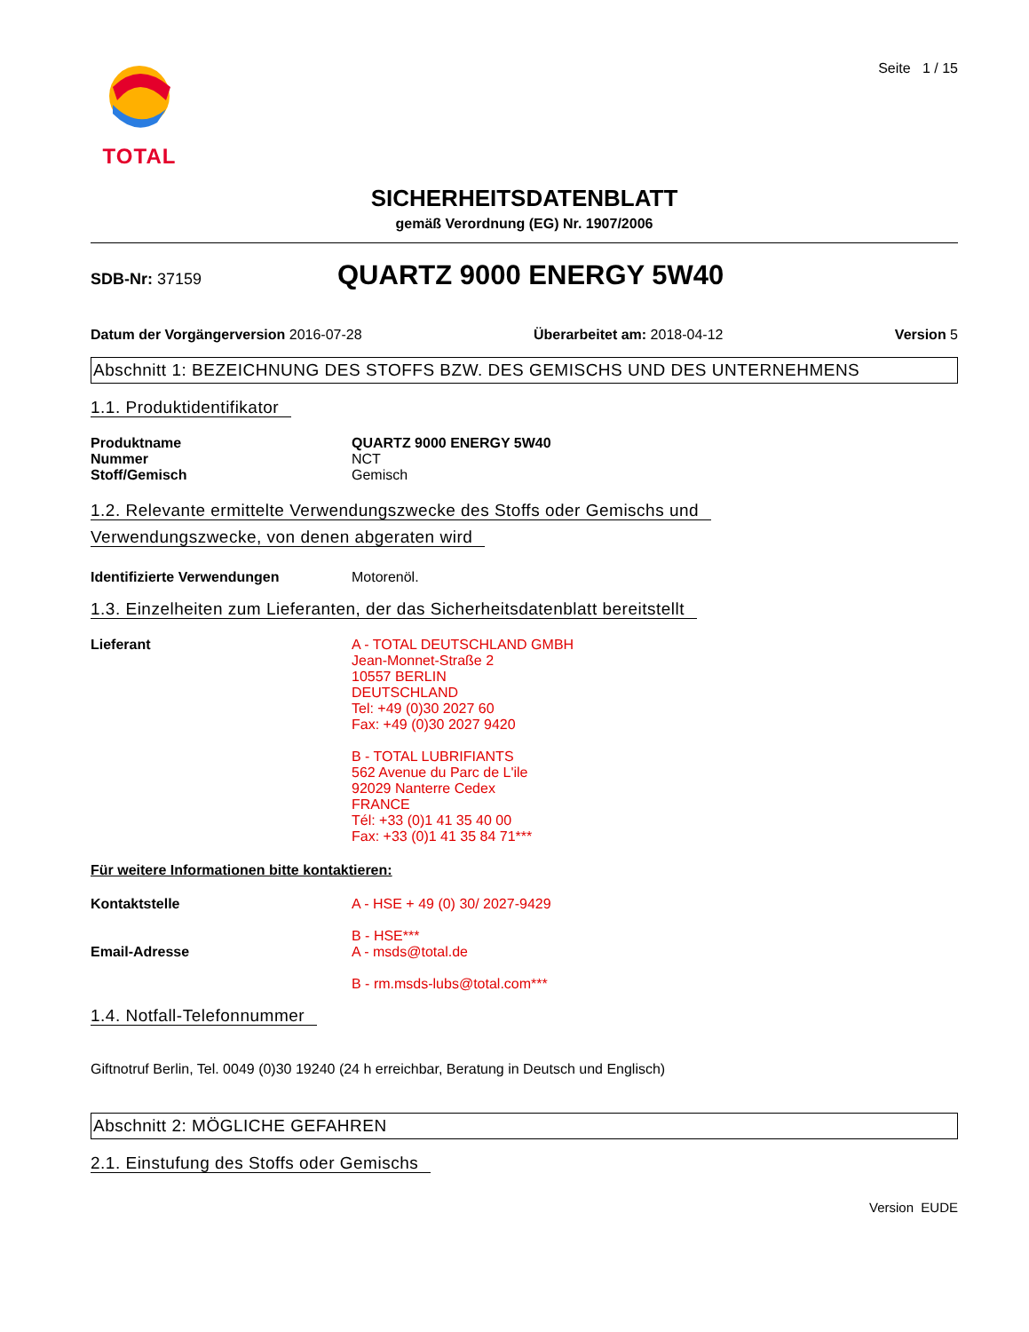TOTAL
Seite 1 / 15
SICHERHEITSDATENBLATT
gemäß Verordnung (EG) Nr. 1907/2006
SDB-Nr: 37159
QUARTZ 9000 ENERGY 5W40
Datum der Vorgängerversion 2016-07-28
Überarbeitet am: 2018-04-12 Version 5
Abschnitt 1: BEZEICHNUNG DES STOFFS BZW. DES GEMISCHS UND DES UNTERNEHMENS
1.1. Produktidentifikator
Produktname QUARTZ 9000 ENERGY 5W40
Nummer NCT
Stoff/Gemisch Gemisch
1.2. Relevante ermittelte Verwendungszwecke des Stoffs oder Gemischs und
Verwendungszwecke, von denen abgeraten wird
Identifizierte Verwendungen Motorenöl.
1.3. Einzelheiten zum Lieferanten, der das Sicherheitsdatenblatt bereitstellt
Lieferant A - TOTAL DEUTSCHLAND GMBH
Jean-Monnet-Straße 2
10557 BERLIN
DEUTSCHLAND
Tel: +49 (0)30 2027 60
Fax: +49 (0)30 2027 9420
B - TOTAL LUBRIFIANTS
562 Avenue du Parc de L'ile
92029 Nanterre Cedex
FRANCE
Tél: +33 (0)1 41 35 40 00
Fax: +33 (0)1 41 35 84 71***
Für weitere Informationen bitte kontaktieren:
Kontaktstelle A - HSE + 49 (0) 30/ 2027-9429
B - HSE***
Email-Adresse A - msds@total.de
B - rm.msds-lubs@total.com***
1.4. Notfall-Telefonnummer
Giftnotruf Berlin, Tel. 0049 (0)30 19240 (24 h erreichbar, Beratung in Deutsch und Englisch)
Abschnitt 2: MÖGLICHE GEFAHREN
2.1. Einstufung des Stoffs oder Gemischs
Version EUDE